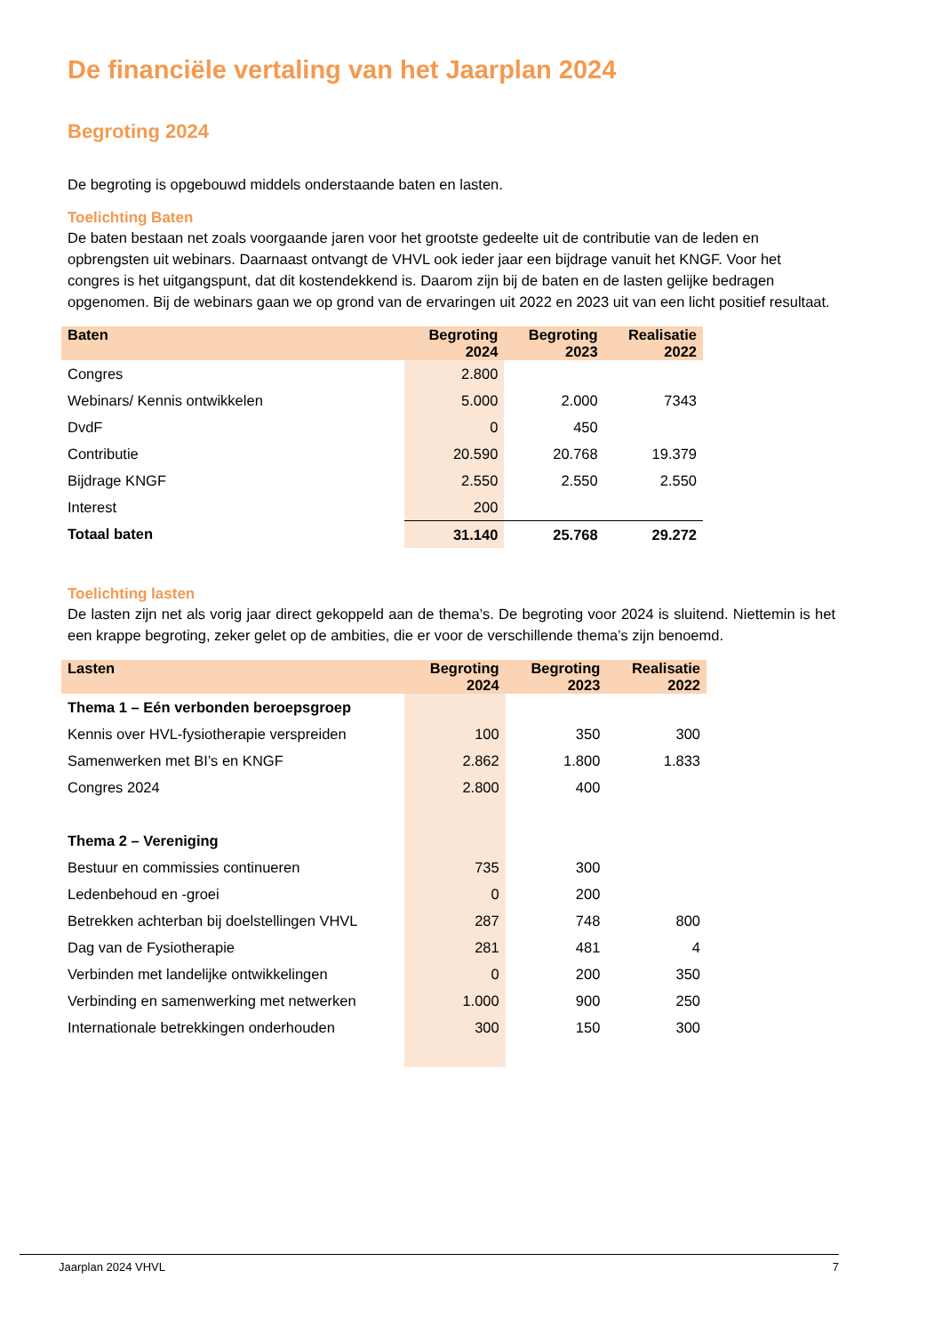De financiële vertaling van het Jaarplan 2024
Begroting 2024
De begroting is opgebouwd middels onderstaande baten en lasten.
Toelichting Baten
De baten bestaan net zoals voorgaande jaren voor het grootste gedeelte uit de contributie van de leden en opbrengsten uit webinars. Daarnaast ontvangt de VHVL ook ieder jaar een bijdrage vanuit het KNGF. Voor het congres is het uitgangspunt, dat dit kostendekkend is. Daarom zijn bij de baten en de lasten gelijke bedragen opgenomen. Bij de webinars gaan we op grond van de ervaringen uit 2022 en 2023 uit van een licht positief resultaat.
| Baten | Begroting 2024 | Begroting 2023 | Realisatie 2022 |
| --- | --- | --- | --- |
| Congres | 2.800 | | |
| Webinars/ Kennis ontwikkelen | 5.000 | 2.000 | 7343 |
| DvdF | 0 | 450 | |
| Contributie | 20.590 | 20.768 | 19.379 |
| Bijdrage KNGF | 2.550 | 2.550 | 2.550 |
| Interest | 200 | | |
| Totaal baten | 31.140 | 25.768 | 29.272 |
Toelichting lasten
De lasten zijn net als vorig jaar direct gekoppeld aan de thema’s. De begroting voor 2024 is sluitend. Niettemin is het een krappe begroting, zeker gelet op de ambities, die er voor de verschillende thema’s zijn benoemd.
| Lasten | Begroting 2024 | Begroting 2023 | Realisatie 2022 |
| --- | --- | --- | --- |
| Thema 1 – Eén verbonden beroepsgroep | | | |
| Kennis over HVL-fysiotherapie verspreiden | 100 | 350 | 300 |
| Samenwerken met BI’s en KNGF | 2.862 | 1.800 | 1.833 |
| Congres 2024 | 2.800 | 400 | |
| Thema 2 – Vereniging | | | |
| Bestuur en commissies continueren | 735 | 300 | |
| Ledenbehoud en -groei | 0 | 200 | |
| Betrekken achterban bij doelstellingen VHVL | 287 | 748 | 800 |
| Dag van de Fysiotherapie | 281 | 481 | 4 |
| Verbinden met landelijke ontwikkelingen | 0 | 200 | 350 |
| Verbinding en samenwerking met netwerken | 1.000 | 900 | 250 |
| Internationale betrekkingen onderhouden | 300 | 150 | 300 |
Jaarplan 2024 VHVL 7